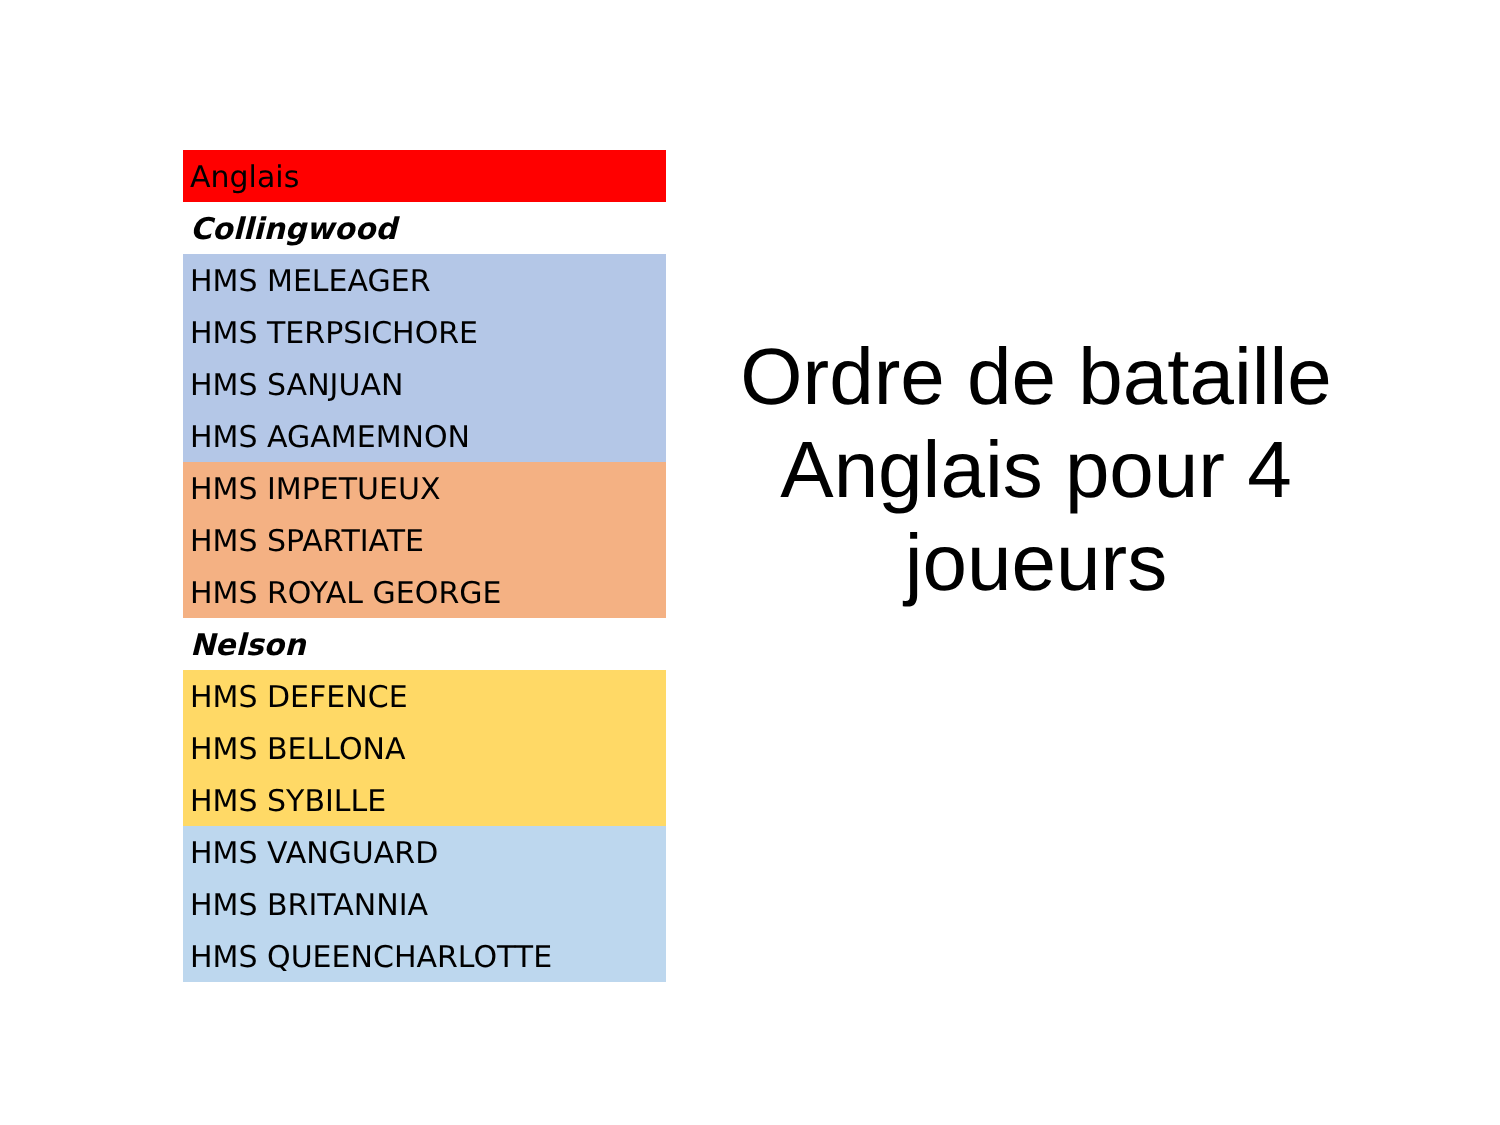| Anglais |
| Collingwood |
| HMS MELEAGER |
| HMS TERPSICHORE |
| HMS SANJUAN |
| HMS AGAMEMNON |
| HMS IMPETUEUX |
| HMS SPARTIATE |
| HMS ROYAL GEORGE |
| Nelson |
| HMS DEFENCE |
| HMS BELLONA |
| HMS SYBILLE |
| HMS VANGUARD |
| HMS BRITANNIA |
| HMS QUEENCHARLOTTE |
Ordre de bataille Anglais pour 4 joueurs